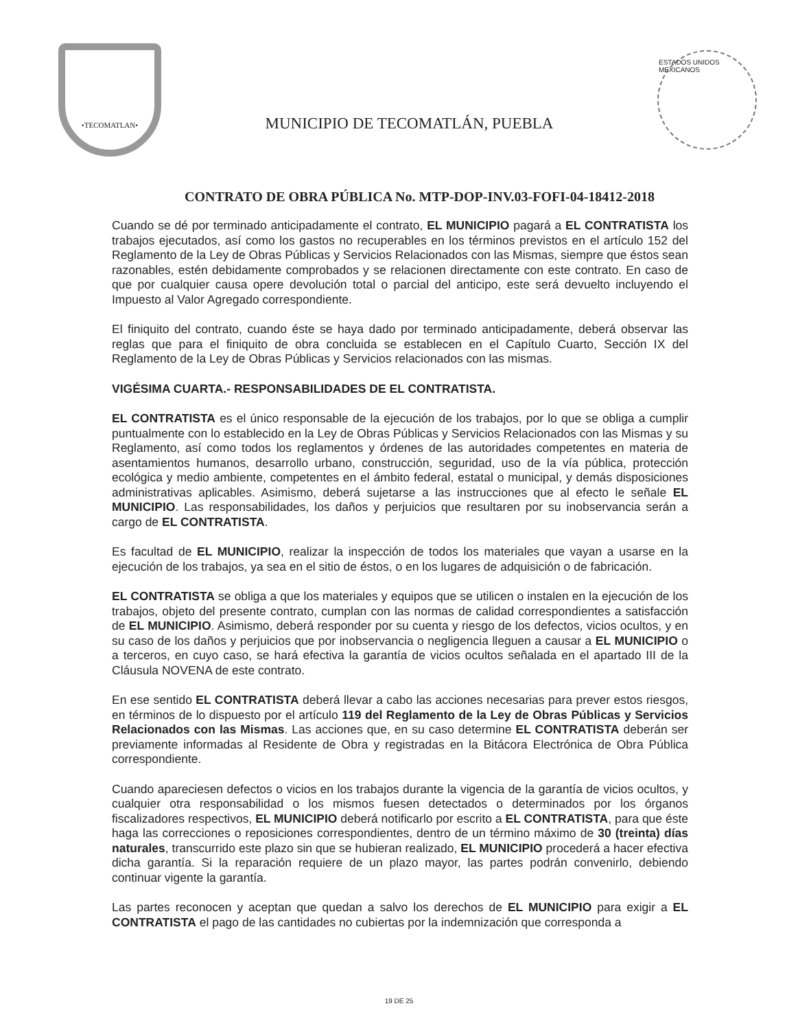•TECOMATLAN•
MUNICIPIO DE TECOMATLÁN, PUEBLA
ESTADOS UNIDOS MEXICANOS
CONTRATO DE OBRA PÚBLICA No. MTP-DOP-INV.03-FOFI-04-18412-2018
Cuando se dé por terminado anticipadamente el contrato, EL MUNICIPIO pagará a EL CONTRATISTA los trabajos ejecutados, así como los gastos no recuperables en los términos previstos en el artículo 152 del Reglamento de la Ley de Obras Públicas y Servicios Relacionados con las Mismas, siempre que éstos sean razonables, estén debidamente comprobados y se relacionen directamente con este contrato. En caso de que por cualquier causa opere devolución total o parcial del anticipo, este será devuelto incluyendo el Impuesto al Valor Agregado correspondiente.
El finiquito del contrato, cuando éste se haya dado por terminado anticipadamente, deberá observar las reglas que para el finiquito de obra concluida se establecen en el Capítulo Cuarto, Sección IX del Reglamento de la Ley de Obras Públicas y Servicios relacionados con las mismas.
VIGÉSIMA CUARTA.- RESPONSABILIDADES DE EL CONTRATISTA.
EL CONTRATISTA es el único responsable de la ejecución de los trabajos, por lo que se obliga a cumplir puntualmente con lo establecido en la Ley de Obras Públicas y Servicios Relacionados con las Mismas y su Reglamento, así como todos los reglamentos y órdenes de las autoridades competentes en materia de asentamientos humanos, desarrollo urbano, construcción, seguridad, uso de la vía pública, protección ecológica y medio ambiente, competentes en el ámbito federal, estatal o municipal, y demás disposiciones administrativas aplicables. Asimismo, deberá sujetarse a las instrucciones que al efecto le señale EL MUNICIPIO. Las responsabilidades, los daños y perjuicios que resultaren por su inobservancia serán a cargo de EL CONTRATISTA.
Es facultad de EL MUNICIPIO, realizar la inspección de todos los materiales que vayan a usarse en la ejecución de los trabajos, ya sea en el sitio de éstos, o en los lugares de adquisición o de fabricación.
EL CONTRATISTA se obliga a que los materiales y equipos que se utilicen o instalen en la ejecución de los trabajos, objeto del presente contrato, cumplan con las normas de calidad correspondientes a satisfacción de EL MUNICIPIO. Asimismo, deberá responder por su cuenta y riesgo de los defectos, vicios ocultos, y en su caso de los daños y perjuicios que por inobservancia o negligencia lleguen a causar a EL MUNICIPIO o a terceros, en cuyo caso, se hará efectiva la garantía de vicios ocultos señalada en el apartado III de la Cláusula NOVENA de este contrato.
En ese sentido EL CONTRATISTA deberá llevar a cabo las acciones necesarias para prever estos riesgos, en términos de lo dispuesto por el artículo 119 del Reglamento de la Ley de Obras Públicas y Servicios Relacionados con las Mismas. Las acciones que, en su caso determine EL CONTRATISTA deberán ser previamente informadas al Residente de Obra y registradas en la Bitácora Electrónica de Obra Pública correspondiente.
Cuando apareciesen defectos o vicios en los trabajos durante la vigencia de la garantía de vicios ocultos, y cualquier otra responsabilidad o los mismos fuesen detectados o determinados por los órganos fiscalizadores respectivos, EL MUNICIPIO deberá notificarlo por escrito a EL CONTRATISTA, para que éste haga las correcciones o reposiciones correspondientes, dentro de un término máximo de 30 (treinta) días naturales, transcurrido este plazo sin que se hubieran realizado, EL MUNICIPIO procederá a hacer efectiva dicha garantía. Si la reparación requiere de un plazo mayor, las partes podrán convenirlo, debiendo continuar vigente la garantía.
Las partes reconocen y aceptan que quedan a salvo los derechos de EL MUNICIPIO para exigir a EL CONTRATISTA el pago de las cantidades no cubiertas por la indemnización que corresponda a
19 DE 25